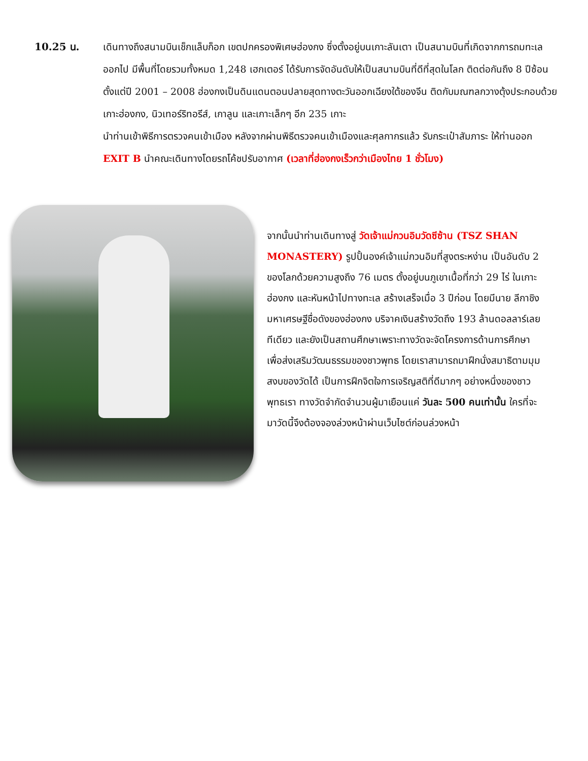10.25 น. เดินทางถึงสนามบินเช็กแล็บก็อก เขตปกครองพิเศษฮ่องกง ซึ่งตั้งอยู่บนเกาะลันเตา เป็นสนามบินที่เกิดจากการถมทะเลออกไป มีพื้นที่โดยรวมทั้งหมด 1,248 เฮกเตอร์ ได้รับการจัดอันดับให้เป็นสนามบินที่ดีที่สุดในโลก ติดต่อกันถึง 8 ปีซ้อน ตั้งแต่ปี 2001 – 2008 ฮ่องกงเป็นดินแดนตอนปลายสุดทางตะวันออกเฉียงใต้ของจีน ติดกับมณฑลกวางตุ้งประกอบด้วย เกาะฮ่องกง, นิวเทอร์ริทอรีส์, เกาลูน และเกาะเล็กๆ อีก 235 เกาะ
นำท่านเข้าพิธีการตรวจคนเข้าเมือง หลังจากผ่านพิธีตรวจคนเข้าเมืองและศุลกากรแล้ว รับกระเป๋าสัมภาระ ให้ท่านออก EXIT B นำคณะเดินทางโดยรถโค้ชปรับอากาศ (เวลาที่ฮ่องกงเร็วกว่าเมืองไทย 1 ชั่วโมง)
จากนั้นนำท่านเดินทางสู่ วัดเจ้าแม่กวนอิมวัดซีซ้าน (TSZ SHAN MONASTERY) รูปปั้นองค์เจ้าแม่กวนอิมที่สูงตระหง่าน เป็นอันดับ 2 ของโลกด้วยความสูงถึง 76 เมตร ตั้งอยู่บนภูเขาเนื้อที่กว่า 29 ไร่ ในเกาะฮ่องกง และหันหน้าไปทางทะเล สร้างเสร็จเมื่อ 3 ปีก่อน โดยมีนาย ลีกาชิง มหาเศรษฐีชื่อดังของฮ่องกง บริจาคเงินสร้างวัดถึง 193 ล้านดอลลาร์เลยทีเดียว และยังเป็นสถานศึกษาเพราะทางวัดจะจัดโครงการด้านการศึกษาเพื่อส่งเสริมวัฒนธรรมของชาวพุทธ โดยเราสามารถมาฝึกนั่งสมาธิตามมุมสงบของวัดได้ เป็นการฝึกจิตใจการเจริญสติที่ดีมากๆ อย่างหนึ่งของชาวพุทธเรา ทางวัดจำกัดจำนวนผู้มาเยือนแค่ วันละ 500 คนเท่านั้น ใครที่จะมาวัดนี้จึงต้องจองล่วงหน้าผ่านเว็บไซต์ก่อนล่วงหน้า